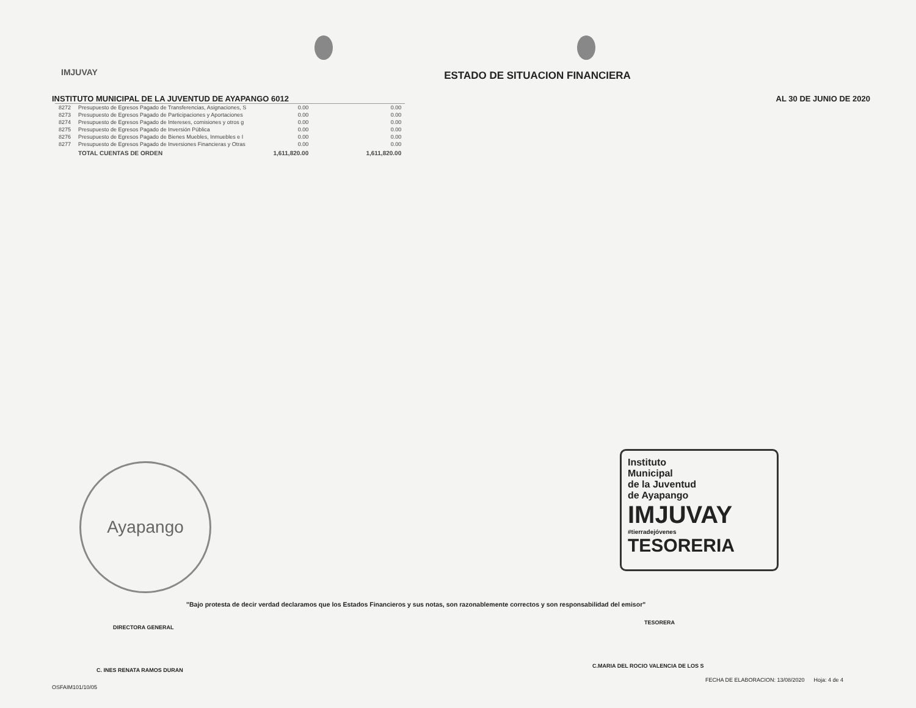IMJUVAY
ESTADO DE SITUACION FINANCIERA
INSTITUTO MUNICIPAL DE LA JUVENTUD DE AYAPANGO 6012 AL 30 DE JUNIO DE 2020
| 8272 | Presupuesto de Egresos Pagado de Transferencias, Asignaciones, S | 0.00 | 0.00 |
| 8273 | Presupuesto de Egresos Pagado de Participaciones y Aportaciones | 0.00 | 0.00 |
| 8274 | Presupuesto de Egresos Pagado de Intereses, comisiones y otros g | 0.00 | 0.00 |
| 8275 | Presupuesto de Egresos Pagado de Inversión Pública | 0.00 | 0.00 |
| 8276 | Presupuesto de Egresos Pagado de Bienes Muebles, Inmuebles e I | 0.00 | 0.00 |
| 8277 | Presupuesto de Egresos Pagado de Inversiones Financieras y Otras | 0.00 | 0.00 |
| | TOTAL CUENTAS DE ORDEN | 1,611,820.00 | 1,611,820.00 |
Ayapango
Instituto
Municipal
de la Juventud
de Ayapango
IMJUVAY
#tierradejóvenes
TESORERIA
"Bajo protesta de decir verdad declaramos que los Estados Financieros y sus notas, son razonablemente correctos y son responsabilidad del emisor"
DIRECTORA GENERAL
C. INES RENATA RAMOS DURAN
TESORERA
C.MARIA DEL ROCIO VALENCIA DE LOS S
OSFAIM101/10/05
FECHA DE ELABORACION: 13/08/2020 Hoja: 4 de 4